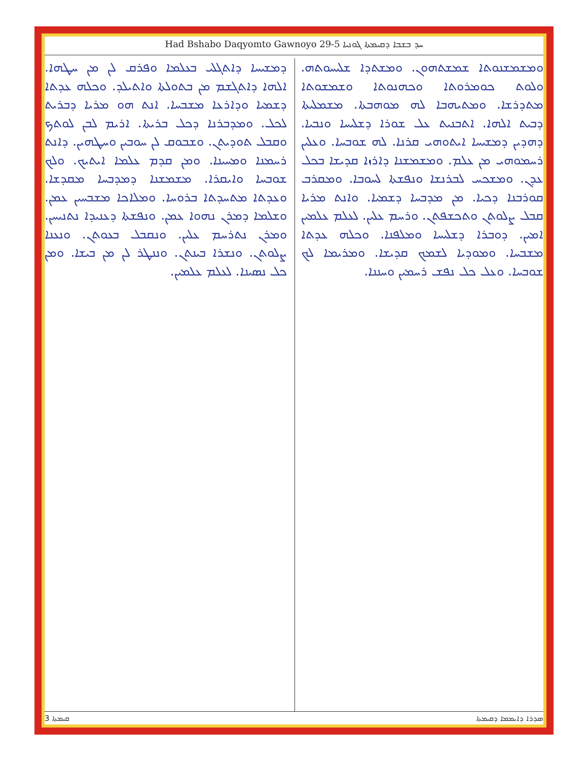Had Bshabo Daqyomto Gawnoyo 29-5 ܚܕ ܒܫܒܐ ܕܩܝܡܬܐ ܓܘܢܝܐ
ܘܡܫܡܫܢܘܬܐ ܫܡܫܬܗܘܢ. ܘܡܫܬܕܐ ܫܠܝܚܘܬܗ. ܘܠܘܬ ܟܘܡܪܘܬܐ ܘܟܗܢܘܬܐ ܘܫܡܫܘܬܐ ܡܬܕܪܫܐ. ܘܡܬܝܗܒܐ ܠܗ ܡܘܗܒܬܐ. ܡܫܡܠܝܬܐ ܕܒܝܬ ܐܠܗܐ. ܐܬܒܢܝܬ ܥܠ ܫܘܪܐ ܕܫܠܝܚܐ ܘܢܒܝܐ. ܕܗܕܝܢ ܕܡܫܝܚܐ ܐܝܬܘܗܝ ܩܪܢܐ. ܠܗ ܫܘܒܚܐ. ܘܥܠܝܢ ܪܚܡܘܗܝ ܡܢ ܥܠܡ. ܘܡܫܡܫܢܐ ܕܐܪܙܐ ܩܕܝܫܐ ܒܟܠ ܥܕܢ. ܘܡܫܟܚ ܠܒܪܢܫܐ ܘܢܦܫܬܐ ܠܚܘܒܐ. ܘܡܩܪܒ ܩܘܪܒܢܐ ܕܟܝܐ. ܡܢ ܡܕܒܚܐ ܕܫܡܝܐ. ܘܐܢܬ ܡܪܝܐ ܩܒܠ ܨܠܘܬܢ ܘܬܟܫܦܬܢ. ܘܪܚܡ ܥܠܝܢ. ܠܥܠܡ ܥܠܡܝܢ ܐܡܝܢ. ܕܘܒܪܐ ܕܫܠܝܚܐ ܘܡܠܦܢܐ. ܘܟܠܗ ܥܕܬܐ ܡܫܒܚܐ. ܘܡܘܕܝܐ ܠܫܡܟ ܩܕܝܫܐ. ܘܡܪܝܡܐ ܠܟ ܫܘܒܚܐ. ܘܥܠ ܟܠ ܢܦܫ ܪܚܡܝܢ ܘܚܢܢܐ.
ܕܡܫܝܚܐ ܕܐܬܓܠܝ ܒܥܠܡܐ ܘܦܪܩ ܠܢ ܡܢ ܚܛܗܐ. ܐܠܗܐ ܕܐܬܓܫܡ ܡܢ ܒܬܘܠܬܐ ܘܐܬܝܠܕ. ܘܟܠܗ ܥܕܬܐ ܕܫܡܝܐ ܘܕܐܪܥܐ ܡܫܒܚܐ. ܐܢܬ ܗܘ ܡܪܝܐ ܕܒܪܝܬ ܠܟܠ. ܘܡܕܒܪܢܐ ܕܟܠ ܒܪܝܬܐ. ܐܪܝܡ ܠܒܢ ܠܘܬܟ ܘܩܒܠ ܬܘܕܝܬܢ. ܘܫܒܘܩ ܠܢ ܚܘܒܝܢ ܘܚܛܗܝܢ. ܕܐܢܬ ܪܚܡܢܐ ܘܡܚܝܢܐ. ܘܡܢ ܩܕܡ ܥܠܡܐ ܐܝܬܝܟ. ܘܠܟ ܫܘܒܚܐ ܘܐܝܩܪܐ. ܡܫܡܫܢܐ ܕܡܕܒܚܐ ܡܩܕܫܐ. ܘܥܕܬܐ ܡܬܚܕܬܐ ܒܪܘܚܐ. ܘܡܠܐܟܐ ܡܫܒܚܝܢ ܥܡܢ. ܘܫܠܡܐ ܕܡܪܢ ܢܗܘܐ ܥܡܢ. ܘܢܦܫܬܐ ܕܥܢܝܕܐ ܢܬܢܝܚܢ. ܘܡܪܢ ܢܬܪܚܡ ܥܠܝܢ. ܘܢܩܒܠ ܒܥܘܬܢ. ܘܢܥܢܐ ܨܠܘܬܢ. ܘܢܫܪܐ ܒܝܢܬܢ. ܘܢܢܛܪ ܠܢ ܡܢ ܒܝܫܐ. ܘܡܢ ܟܠ ܢܣܝܢܐ. ܠܥܠܡ ܥܠܡܝܢ.
3 ܩܝܡܬܐ ܣܕܪܐ ܕܐܝܡܡܐ ܕܩܝܡܬܐ